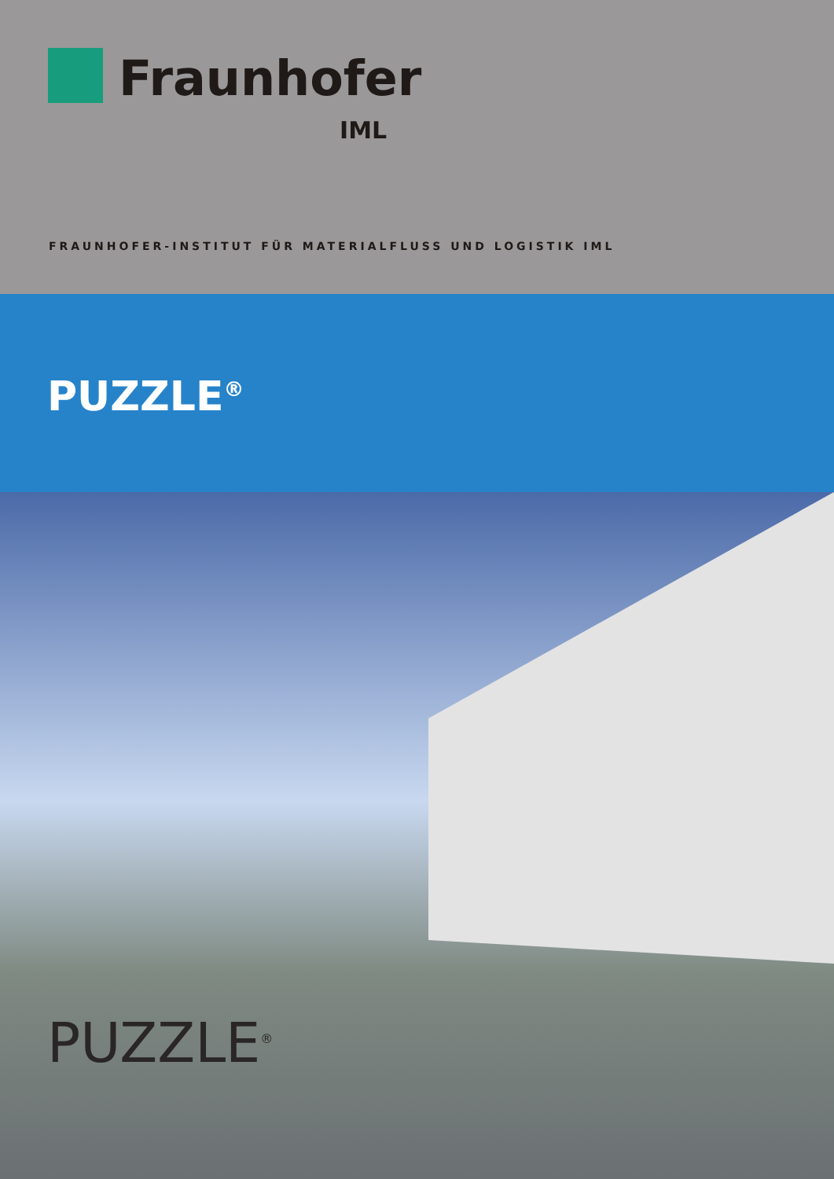Fraunhofer
IML
FRAUNHOFER-INSTITUT FÜR MATERIALFLUSS UND LOGISTIK IML
PUZZLE<sup>®</sup>
PUZZLE<sup>®</sup>